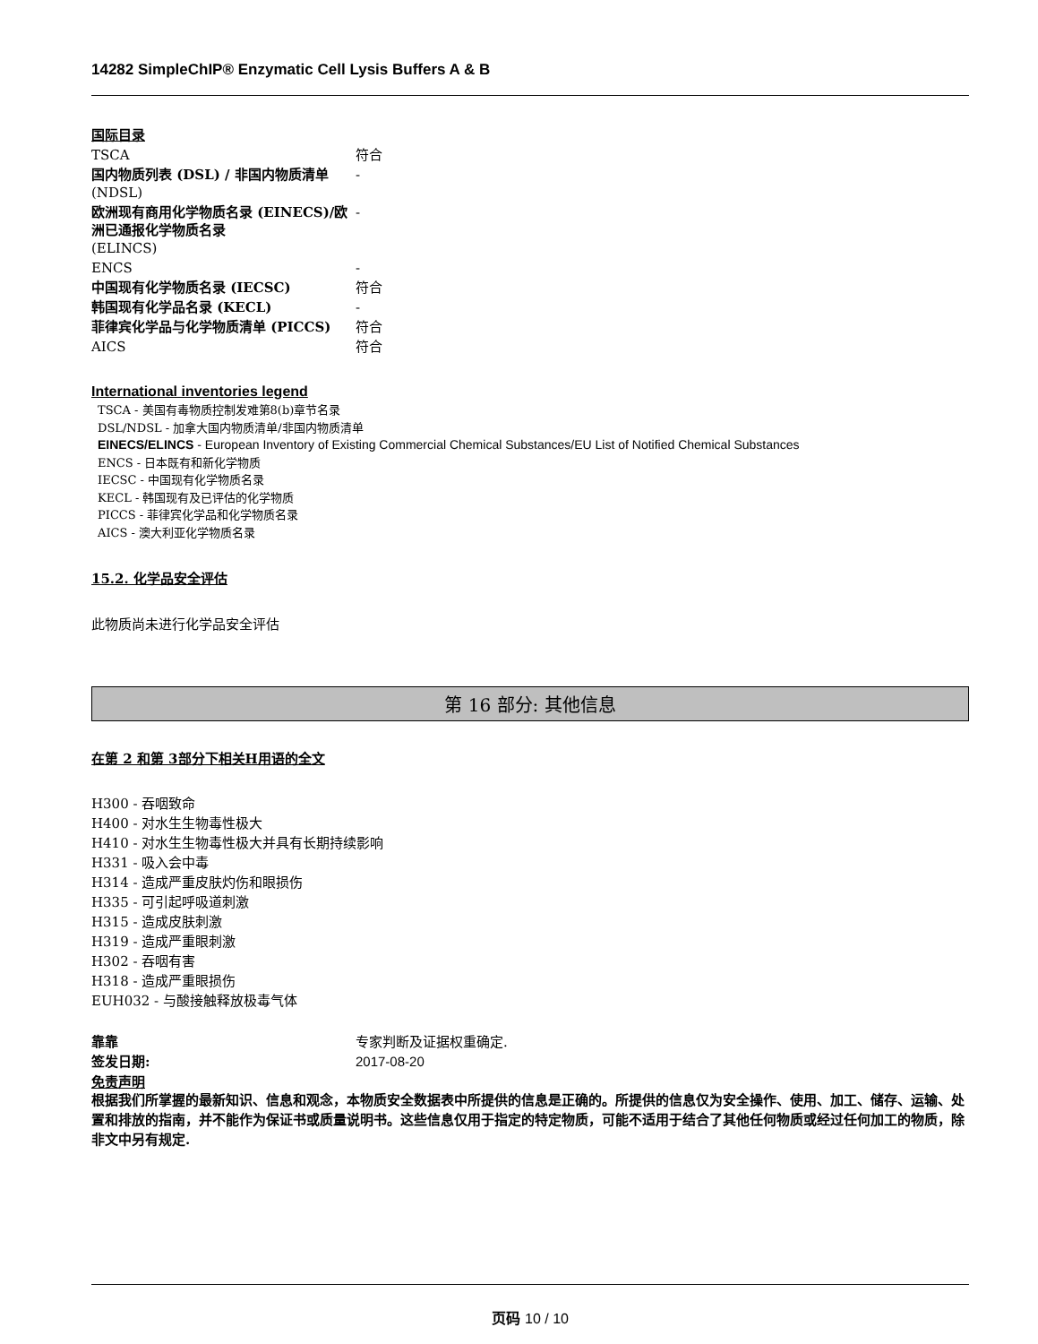14282 SimpleChIP® Enzymatic Cell Lysis Buffers A & B
国际目录
| TSCA | 符合 |
| 国内物质列表 (DSL) / 非国内物质清单 (NDSL) | - |
| 欧洲现有商用化学物质名录 (EINECS)/欧洲已通报化学物质名录 (ELINCS) | - |
| ENCS | - |
| 中国现有化学物质名录 (IECSC) | 符合 |
| 韩国现有化学品名录 (KECL) | - |
| 菲律宾化学品与化学物质清单 (PICCS) | 符合 |
| AICS | 符合 |
International inventories legend
TSCA - 美国有毒物质控制发难第8(b)章节名录
DSL/NDSL - 加拿大国内物质清单/非国内物质清单
EINECS/ELINCS - European Inventory of Existing Commercial Chemical Substances/EU List of Notified Chemical Substances
ENCS - 日本既有和新化学物质
IECSC - 中国现有化学物质名录
KECL - 韩国现有及已评估的化学物质
PICCS - 菲律宾化学品和化学物质名录
AICS - 澳大利亚化学物质名录
15.2. 化学品安全评估
此物质尚未进行化学品安全评估
第 16 部分: 其他信息
在第 2 和第 3部分下相关H用语的全文
H300 - 吞咽致命
H400 - 对水生生物毒性极大
H410 - 对水生生物毒性极大并具有长期持续影响
H331 - 吸入会中毒
H314 - 造成严重皮肤灼伤和眼损伤
H335 - 可引起呼吸道刺激
H315 - 造成皮肤刺激
H319 - 造成严重眼刺激
H302 - 吞咽有害
H318 - 造成严重眼损伤
EUH032 - 与酸接触释放极毒气体
| 靠靠 | 专家判断及证据权重确定. |
| 签发日期: | 2017-08-20 |
免责声明
根据我们所掌握的最新知识、信息和观念，本物质安全数据表中所提供的信息是正确的。所提供的信息仅为安全操作、使用、加工、储存、运输、处置和排放的指南，并不能作为保证书或质量说明书。这些信息仅用于指定的特定物质，可能不适用于结合了其他任何物质或经过任何加工的物质，除非文中另有规定.
页码 10 / 10